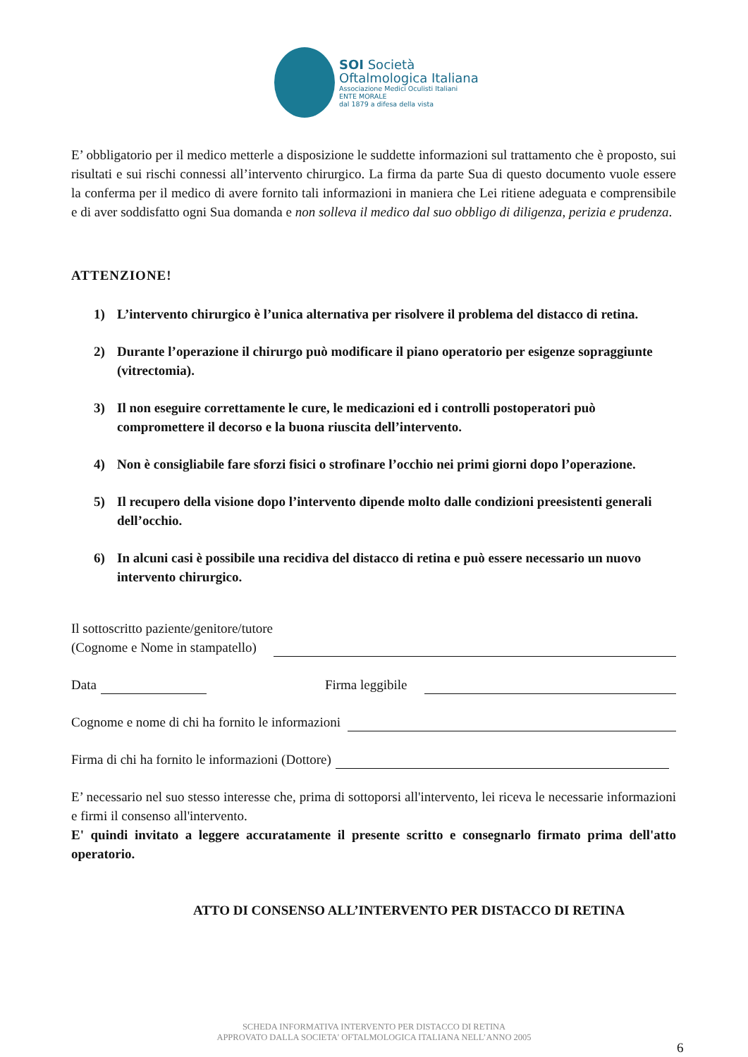SOI Società
Oftalmologica Italiana
Associazione Medici Oculisti Italiani
ENTE MORALE
dal 1879 a difesa della vista
E’ obbligatorio per il medico metterle a disposizione le suddette informazioni sul trattamento che è proposto, sui risultati e sui rischi connessi all’intervento chirurgico. La firma da parte Sua di questo documento vuole essere la conferma per il medico di avere fornito tali informazioni in maniera che Lei ritiene adeguata e comprensibile e di aver soddisfatto ogni Sua domanda e non solleva il medico dal suo obbligo di diligenza, perizia e prudenza.
ATTENZIONE!
1) L’intervento chirurgico è l’unica alternativa per risolvere il problema del distacco di retina.
2) Durante l’operazione il chirurgo può modificare il piano operatorio per esigenze sopraggiunte (vitrectomia).
3) Il non eseguire correttamente le cure, le medicazioni ed i controlli postoperatori può compromettere il decorso e la buona riuscita dell’intervento.
4) Non è consigliabile fare sforzi fisici o strofinare l’occhio nei primi giorni dopo l’operazione.
5) Il recupero della visione dopo l’intervento dipende molto dalle condizioni preesistenti generali dell’occhio.
6) In alcuni casi è possibile una recidiva del distacco di retina e può essere necessario un nuovo intervento chirurgico.
Il sottoscritto paziente/genitore/tutore
(Cognome e Nome in stampatello)
Data Firma leggibile
Cognome e nome di chi ha fornito le informazioni
Firma di chi ha fornito le informazioni (Dottore)
E’ necessario nel suo stesso interesse che, prima di sottoporsi all'intervento, lei riceva le necessarie informazioni e firmi il consenso all'intervento.
E' quindi invitato a leggere accuratamente il presente scritto e consegnarlo firmato prima dell'atto operatorio.
ATTO DI CONSENSO ALL’INTERVENTO PER DISTACCO DI RETINA
SCHEDA INFORMATIVA INTERVENTO PER DISTACCO DI RETINA
APPROVATO DALLA SOCIETA' OFTALMOLOGICA ITALIANA NELL’ANNO 2005
6